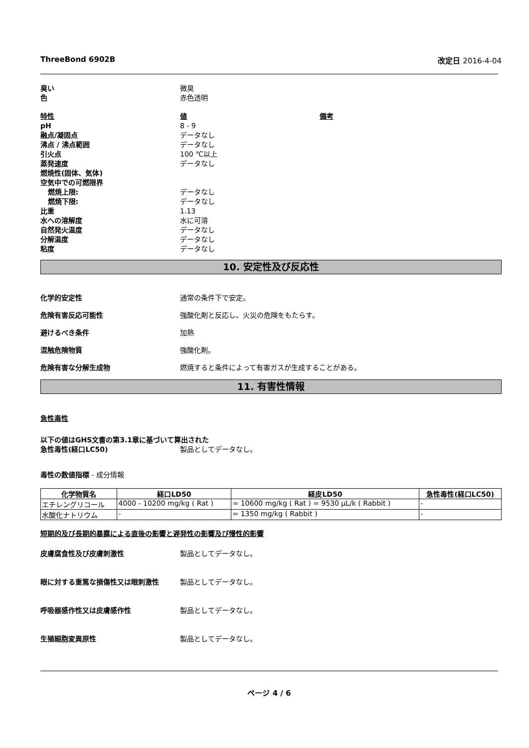ThreeBond 6902B 改定日 2016-4-04
臭い 微臭
色 赤色透明
特性 値 備考
pH 8 - 9
融点/凝固点 データなし
沸点 / 沸点範囲 データなし
引火点 100 ℃以上
蒸発速度 データなし
燃焼性(固体、気体)
空気中での可燃限界
燃焼上限: データなし
燃焼下限: データなし
比重 1.13
水への溶解度 水に可溶
自然発火温度 データなし
分解温度 データなし
粘度 データなし
10. 安定性及び反応性
化学的安定性 通常の条件下で安定。
危険有害反応可能性 強酸化剤と反応し、火災の危険をもたらす。
避けるべき条件 加熱
混触危険物質 強酸化剤。
危険有害な分解生成物 燃焼すると条件によって有害ガスが生成することがある。
11. 有害性情報
急性毒性
以下の値はGHS文書の第3.1章に基づいて算出された
急性毒性(経口LC50) 製品としてデータなし。
毒性の数値指標 - 成分情報
| 化学物質名 | 経口LD50 | 経皮LD50 | 急性毒性(経口LC50) |
| --- | --- | --- | --- |
| エチレングリコール | 4000 - 10200 mg/kg ( Rat ) | = 10600 mg/kg ( Rat ) = 9530 μL/k ( Rabbit ) | - |
| 水酸化ナトリウム | - | = 1350 mg/kg ( Rabbit ) | - |
短期的及び長期的暴露による直後の影響と遅発性の影響及び慢性的影響
皮膚腐食性及び皮膚刺激性 製品としてデータなし。
眼に対する重篤な損傷性又は眼刺激性 製品としてデータなし。
呼吸器感作性又は皮膚感作性 製品としてデータなし。
生殖細胞変異原性 製品としてデータなし。
ページ 4 / 6